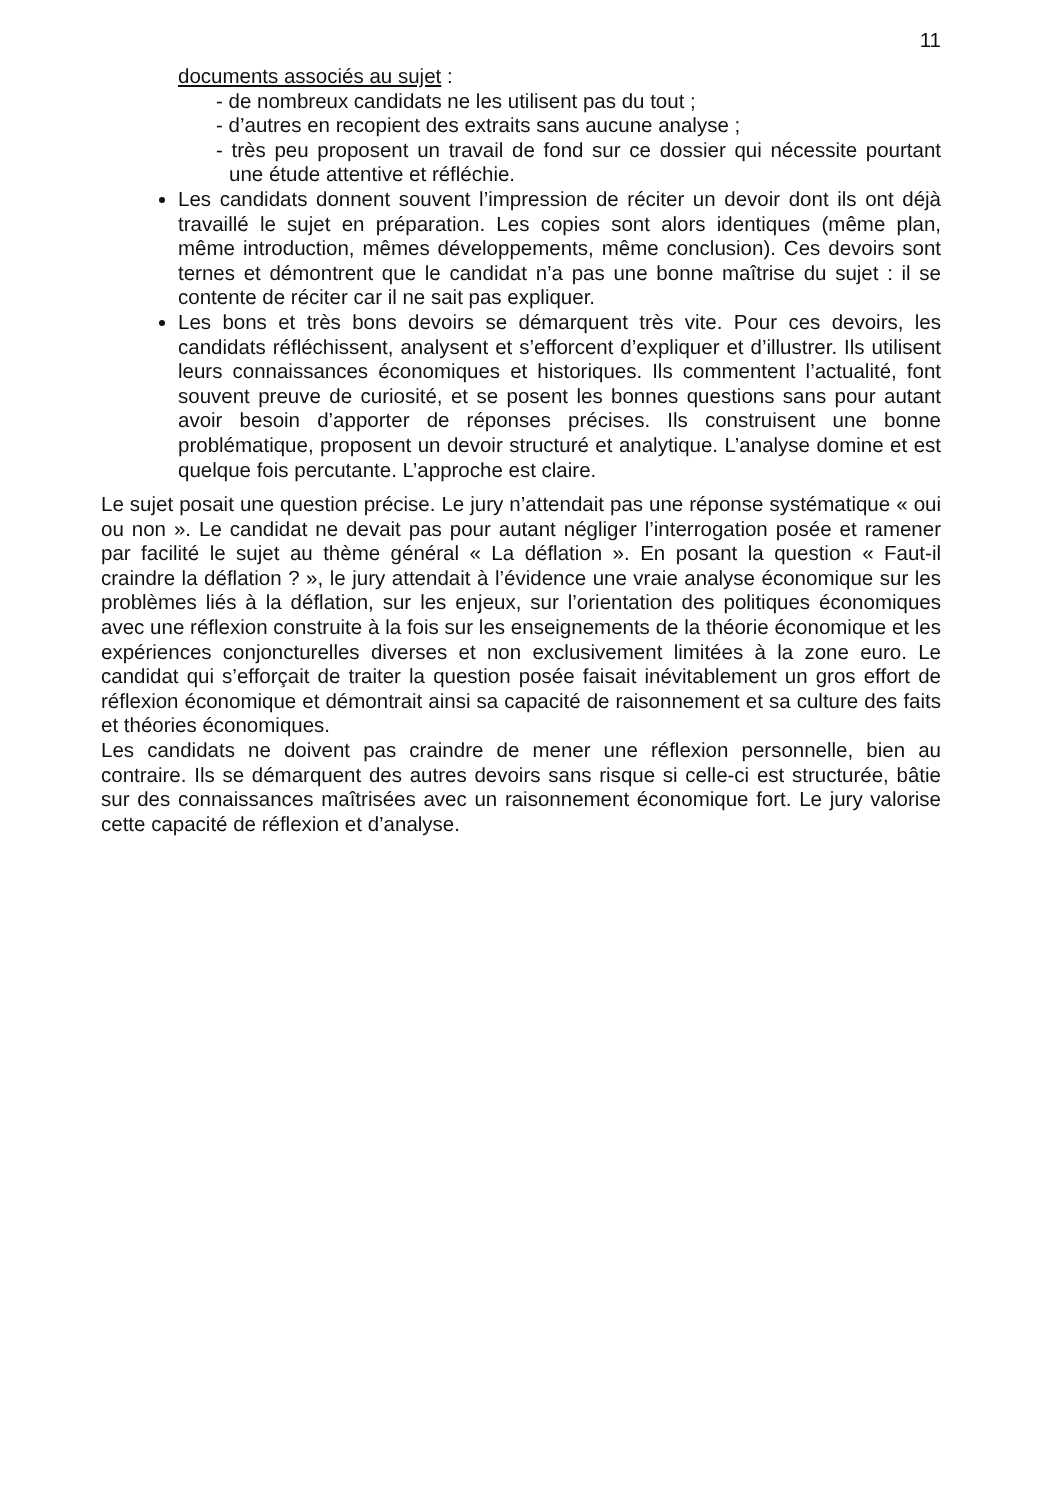11
documents associés au sujet :
- de nombreux candidats ne les utilisent pas du tout ;
- d’autres en recopient des extraits sans aucune analyse ;
- très peu proposent un travail de fond sur ce dossier qui nécessite pourtant une étude attentive et réfléchie.
Les candidats donnent souvent l’impression de réciter un devoir dont ils ont déjà travaillé le sujet en préparation. Les copies sont alors identiques (même plan, même introduction, mêmes développements, même conclusion). Ces devoirs sont ternes et démontrent que le candidat n’a pas une bonne maîtrise du sujet : il se contente de réciter car il ne sait pas expliquer.
Les bons et très bons devoirs se démarquent très vite. Pour ces devoirs, les candidats réfléchissent, analysent et s’efforcent d’expliquer et d’illustrer. Ils utilisent leurs connaissances économiques et historiques. Ils commentent l’actualité, font souvent preuve de curiosité, et se posent les bonnes questions sans pour autant avoir besoin d’apporter de réponses précises. Ils construisent une bonne problématique, proposent un devoir structuré et analytique. L’analyse domine et est quelque fois percutante. L’approche est claire.
Le sujet posait une question précise. Le jury n’attendait pas une réponse systématique « oui ou non ». Le candidat ne devait pas pour autant négliger l’interrogation posée et ramener par facilité le sujet au thème général « La déflation ». En posant la question « Faut-il craindre la déflation ? », le jury attendait à l’évidence une vraie analyse économique sur les problèmes liés à la déflation, sur les enjeux, sur l’orientation des politiques économiques avec une réflexion construite à la fois sur les enseignements de la théorie économique et les expériences conjoncturelles diverses et non exclusivement limitées à la zone euro. Le candidat qui s’efforçait de traiter la question posée faisait inévitablement un gros effort de réflexion économique et démontrait ainsi sa capacité de raisonnement et sa culture des faits et théories économiques.
Les candidats ne doivent pas craindre de mener une réflexion personnelle, bien au contraire. Ils se démarquent des autres devoirs sans risque si celle-ci est structurée, bâtie sur des connaissances maîtrisées avec un raisonnement économique fort. Le jury valorise cette capacité de réflexion et d’analyse.